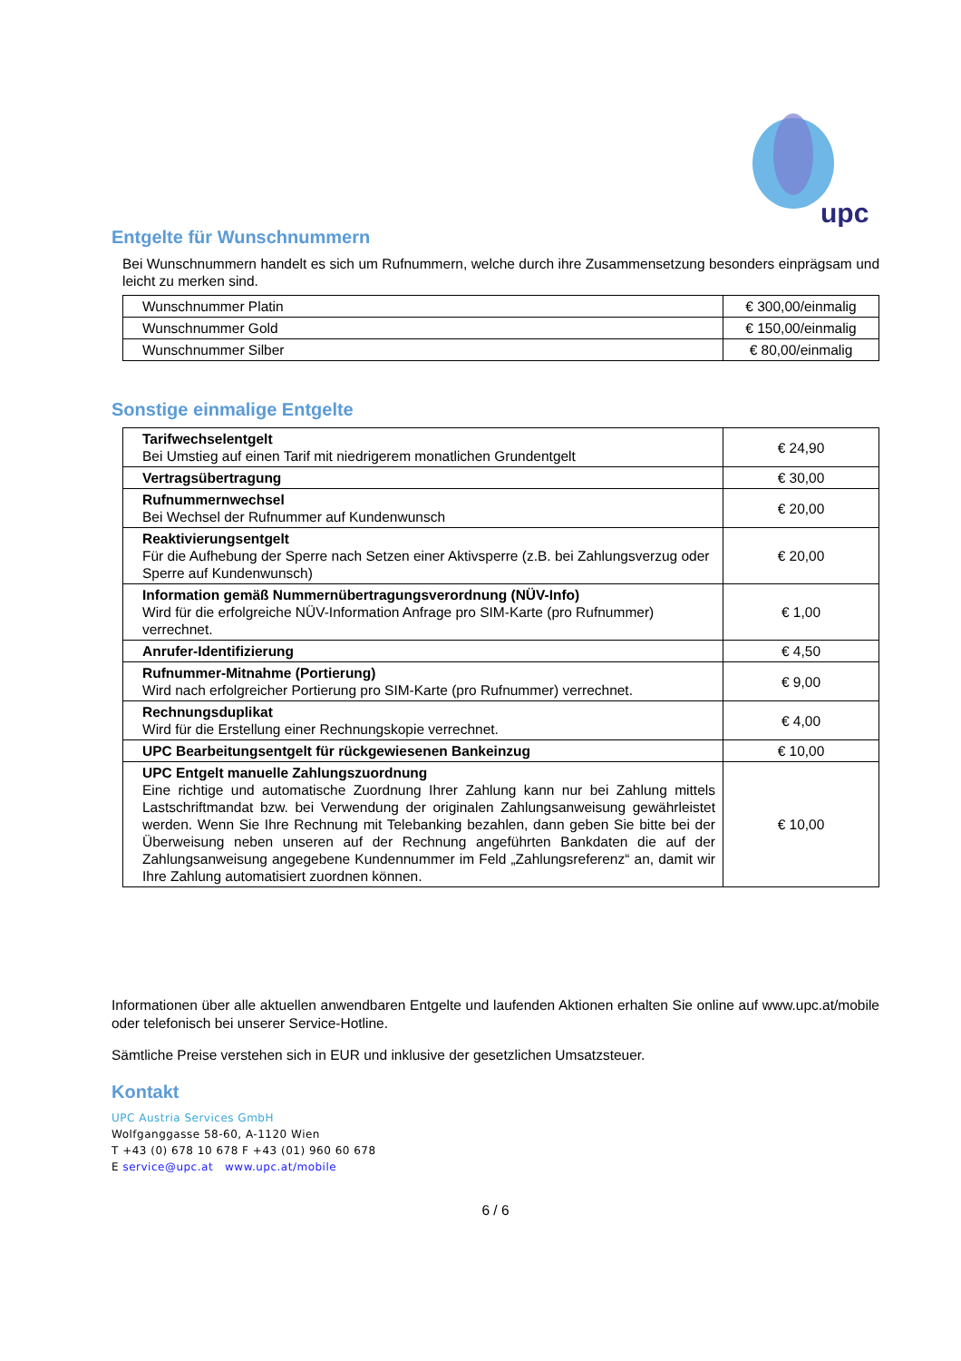upc
Entgelte für Wunschnummern
Bei Wunschnummern handelt es sich um Rufnummern, welche durch ihre Zusammensetzung besonders einprägsam und leicht zu merken sind.
| Wunschnummer Platin | € 300,00/einmalig |
| Wunschnummer Gold | € 150,00/einmalig |
| Wunschnummer Silber | € 80,00/einmalig |
Sonstige einmalige Entgelte
| Tarifwechselentgelt Bei Umstieg auf einen Tarif mit niedrigerem monatlichen Grundentgelt | € 24,90 |
| Vertragsübertragung | € 30,00 |
| Rufnummernwechsel Bei Wechsel der Rufnummer auf Kundenwunsch | € 20,00 |
| Reaktivierungsentgelt Für die Aufhebung der Sperre nach Setzen einer Aktivsperre (z.B. bei Zahlungsverzug oder Sperre auf Kundenwunsch) | € 20,00 |
| Information gemäß Nummernübertragungsverordnung (NÜV-Info) Wird für die erfolgreiche NÜV-Information Anfrage pro SIM-Karte (pro Rufnummer) verrechnet. | € 1,00 |
| Anrufer-Identifizierung | € 4,50 |
| Rufnummer-Mitnahme (Portierung) Wird nach erfolgreicher Portierung pro SIM-Karte (pro Rufnummer) verrechnet. | € 9,00 |
| Rechnungsduplikat Wird für die Erstellung einer Rechnungskopie verrechnet. | € 4,00 |
| UPC Bearbeitungsentgelt für rückgewiesenen Bankeinzug | € 10,00 |
| UPC Entgelt manuelle Zahlungszuordnung Eine richtige und automatische Zuordnung Ihrer Zahlung kann nur bei Zahlung mittels Lastschriftmandat bzw. bei Verwendung der originalen Zahlungsanweisung gewährleistet werden. Wenn Sie Ihre Rechnung mit Telebanking bezahlen, dann geben Sie bitte bei der Überweisung neben unseren auf der Rechnung angeführten Bankdaten die auf der Zahlungsanweisung angegebene Kundennummer im Feld „Zahlungsreferenz“ an, damit wir Ihre Zahlung automatisiert zuordnen können. | € 10,00 |
Informationen über alle aktuellen anwendbaren Entgelte und laufenden Aktionen erhalten Sie online auf www.upc.at/mobile oder telefonisch bei unserer Service-Hotline.
Sämtliche Preise verstehen sich in EUR und inklusive der gesetzlichen Umsatzsteuer.
Kontakt
UPC Austria Services GmbH
Wolfganggasse 58-60, A-1120 Wien
T +43 (0) 678 10 678 F +43 (01) 960 60 678
E service@upc.at www.upc.at/mobile
6 / 6